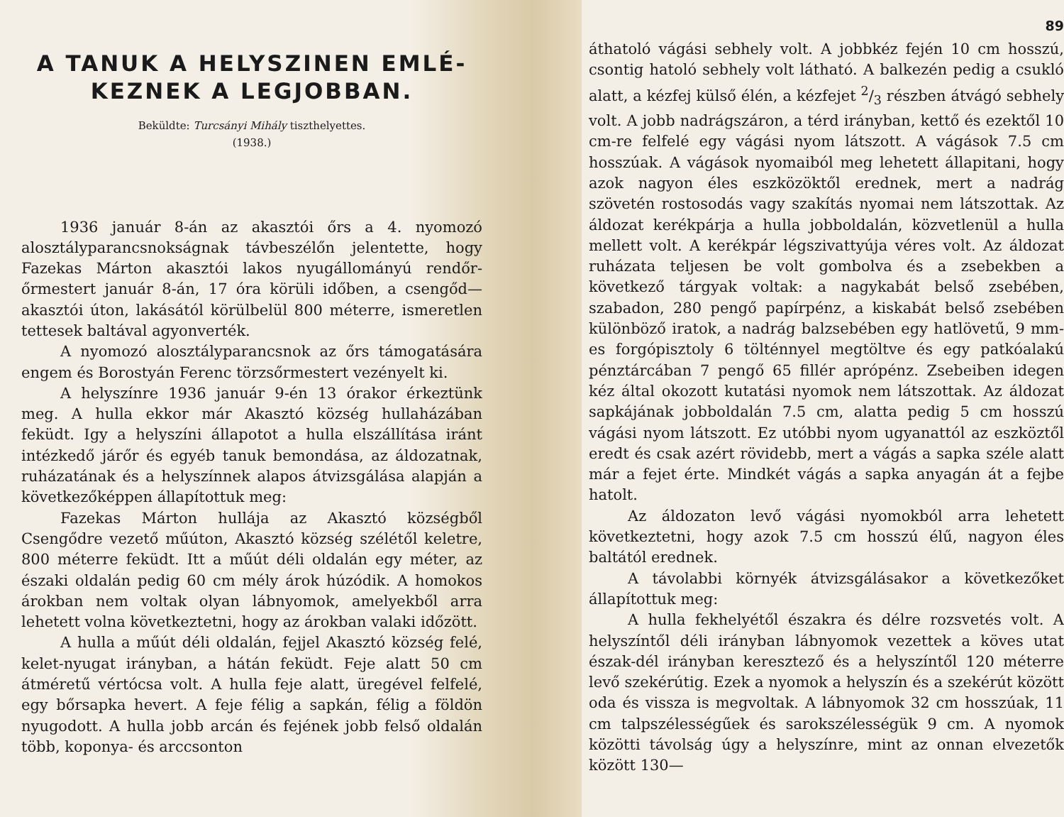A TANUK A HELYSZINEN EMLÉ-
KEZNEK A LEGJOBBAN.
Beküldte: Turcsányi Mihály tiszthelyettes.
(1938.)
1936 január 8-án az akasztói őrs a 4. nyomozó alosztályparancsnokságnak távbeszélőn jelentette, hogy Fazekas Márton akasztói lakos nyugállományú rendőr-őrmestert január 8-án, 17 óra körüli időben, a csengőd—akasztói úton, lakásától körülbelül 800 méterre, ismeretlen tettesek baltával agyonverték.
A nyomozó alosztályparancsnok az őrs támogatására engem és Borostyán Ferenc törzsőrmestert vezényelt ki.
A helyszínre 1936 január 9-én 13 órakor érkeztünk meg. A hulla ekkor már Akasztó község hullaházában feküdt. Igy a helyszíni állapotot a hulla elszállítása iránt intézkedő járőr és egyéb tanuk bemondása, az áldozatnak, ruházatának és a helyszínnek alapos átvizsgálása alapján a következőképpen állapítottuk meg:
Fazekas Márton hullája az Akasztó községből Csengődre vezető műúton, Akasztó község szélétől keletre, 800 méterre feküdt. Itt a műút déli oldalán egy méter, az északi oldalán pedig 60 cm mély árok húzódik. A homokos árokban nem voltak olyan lábnyomok, amelyekből arra lehetett volna következtetni, hogy az árokban valaki időzött.
A hulla a műút déli oldalán, fejjel Akasztó község felé, kelet-nyugat irányban, a hátán feküdt. Feje alatt 50 cm átméretű vértócsa volt. A hulla feje alatt, üregével felfelé, egy bőrsapka hevert. A feje félig a sapkán, félig a földön nyugodott. A hulla jobb arcán és fejének jobb felső oldalán több, koponya- és arccsonton
89
áthatoló vágási sebhely volt. A jobbkéz fején 10 cm hosszú, csontig hatoló sebhely volt látható. A balkezén pedig a csukló alatt, a kézfej külső élén, a kézfejet 2/3 részben átvágó sebhely volt. A jobb nadrágszáron, a térd irányban, kettő és ezektől 10 cm-re felfelé egy vágási nyom látszott. A vágások 7.5 cm hosszúak. A vágások nyomaiból meg lehetett állapitani, hogy azok nagyon éles eszközöktől erednek, mert a nadrág szövetén rostosodás vagy szakítás nyomai nem látszottak. Az áldozat kerékpárja a hulla jobboldalán, közvetlenül a hulla mellett volt. A kerékpár légszivattyúja véres volt. Az áldozat ruházata teljesen be volt gombolva és a zsebekben a következő tárgyak voltak: a nagykabát belső zsebében, szabadon, 280 pengő papírpénz, a kiskabát belső zsebében különböző iratok, a nadrág balzsebében egy hatlövetű, 9 mm-es forgópisztoly 6 tölténnyel megtöltve és egy patkóalakú pénztárcában 7 pengő 65 fillér aprópénz. Zsebeiben idegen kéz által okozott kutatási nyomok nem látszottak. Az áldozat sapkájának jobboldalán 7.5 cm, alatta pedig 5 cm hosszú vágási nyom látszott. Ez utóbbi nyom ugyanattól az eszköztől eredt és csak azért rövidebb, mert a vágás a sapka széle alatt már a fejet érte. Mindkét vágás a sapka anyagán át a fejbe hatolt.
Az áldozaton levő vágási nyomokból arra lehetett következtetni, hogy azok 7.5 cm hosszú élű, nagyon éles baltától erednek.
A távolabbi környék átvizsgálásakor a következőket állapítottuk meg:
A hulla fekhelyétől északra és délre rozsvetés volt. A helyszíntől déli irányban lábnyomok vezettek a köves utat észak-dél irányban keresztező és a helyszíntől 120 méterre levő szekérútig. Ezek a nyomok a helyszín és a szekérút között oda és vissza is megvoltak. A lábnyomok 32 cm hosszúak, 11 cm talpszélességűek és sarokszélességük 9 cm. A nyomok közötti távolság úgy a helyszínre, mint az onnan elvezetők között 130—